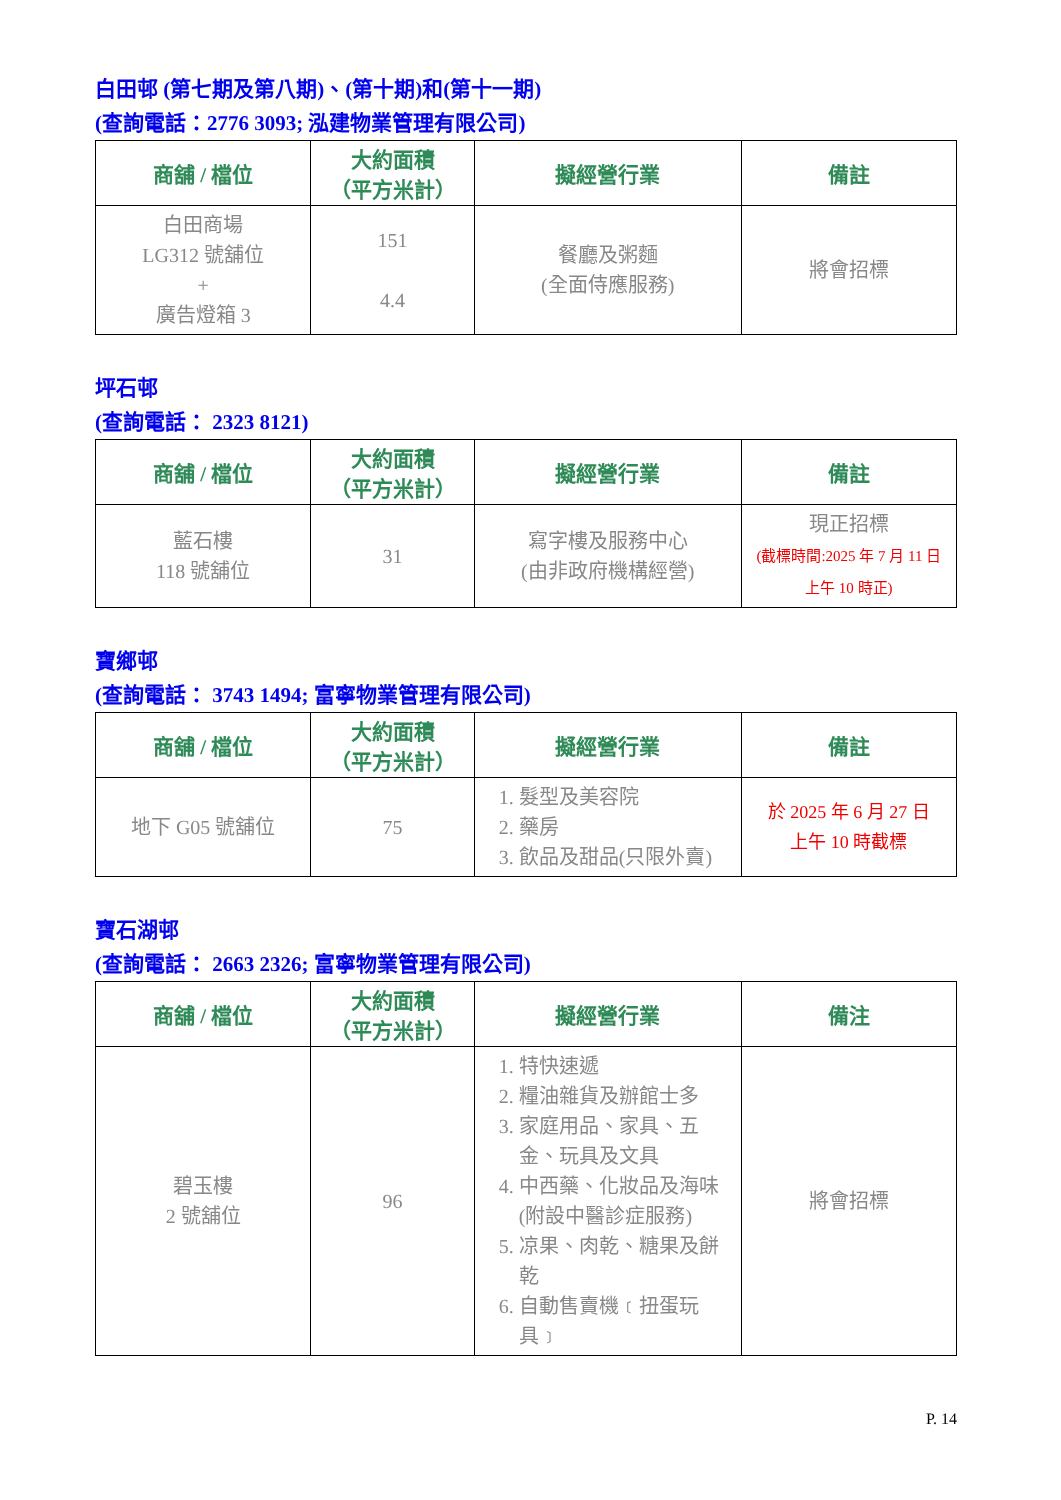白田邨 (第七期及第八期)、(第十期)和(第十一期)
(查詢電話：2776 3093; 泓建物業管理有限公司)
| 商舖 / 檔位 | 大約面積 （平方米計） | 擬經營行業 | 備註 |
| --- | --- | --- | --- |
| 白田商場 LG312 號舖位 + 廣告燈箱 3 | 151 4.4 | 餐廳及粥麵 (全面侍應服務) | 將會招標 |
坪石邨
(查詢電話： 2323 8121)
| 商舖 / 檔位 | 大約面積 （平方米計） | 擬經營行業 | 備註 |
| --- | --- | --- | --- |
| 藍石樓 118 號舖位 | 31 | 寫字樓及服務中心 (由非政府機構經營) | 現正招標 (截標時間:2025 年 7 月 11 日 上午 10 時正) |
寶鄉邨
(查詢電話： 3743 1494; 富寧物業管理有限公司)
| 商舖 / 檔位 | 大約面積 （平方米計） | 擬經營行業 | 備註 |
| --- | --- | --- | --- |
| 地下 G05 號舖位 | 75 | 1. 髮型及美容院 2. 藥房 3. 飲品及甜品(只限外賣) | 於 2025 年 6 月 27 日 上午 10 時截標 |
寶石湖邨
(查詢電話： 2663 2326; 富寧物業管理有限公司)
| 商舖 / 檔位 | 大約面積 （平方米計） | 擬經營行業 | 備注 |
| --- | --- | --- | --- |
| 碧玉樓 2 號舖位 | 96 | 1. 特快速遞 2. 糧油雜貨及辦館士多 3. 家庭用品、家具、五金、玩具及文具 4. 中西藥、化妝品及海味(附設中醫診症服務) 5. 凉果、肉乾、糖果及餅乾 6. 自動售賣機﹝扭蛋玩具﹞ | 將會招標 |
P. 14